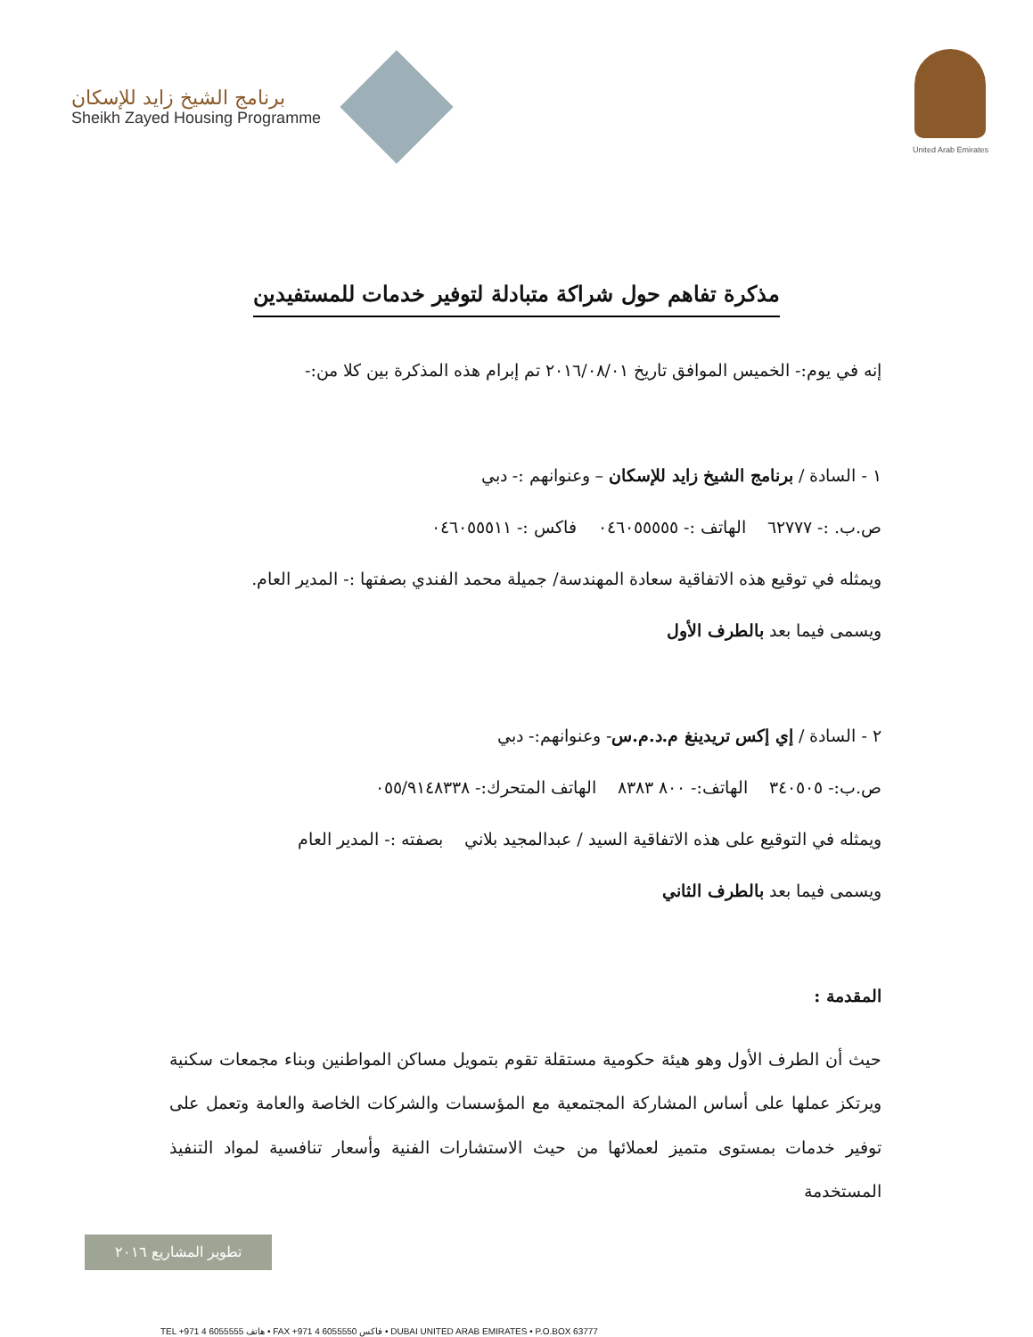برنامج الشيخ زايد للإسكان
Sheikh Zayed Housing Programme
United Arab Emirates
مذكرة تفاهم حول شراكة متبادلة لتوفير خدمات للمستفيدين
إنه في يوم:- الخميس الموافق تاريخ ٢٠١٦/٠٨/٠١ تم إبرام هذه المذكرة بين كلا من:-
١ - السادة / برنامج الشيخ زايد للإسكان – وعنوانهم :- دبي
ص.ب. :- ٦٢٧٧٧ الهاتف :- ٠٤٦٠٥٥٥٥٥ فاكس :- ٠٤٦٠٥٥٥١١
ويمثله في توقيع هذه الاتفاقية سعادة المهندسة/ جميلة محمد الفندي بصفتها :- المدير العام.
ويسمى فيما بعد بالطرف الأول
٢ - السادة / إي إكس تريدينغ م.د.م.س- وعنوانهم:- دبي
ص.ب:- ٣٤٠٥٠٥ الهاتف:- ٨٠٠ ٨٣٨٣ الهاتف المتحرك:- ٠٥٥/٩١٤٨٣٣٨
ويمثله في التوقيع على هذه الاتفاقية السيد / عبدالمجيد بلاني بصفته :- المدير العام
ويسمى فيما بعد بالطرف الثاني
المقدمة :
حيث أن الطرف الأول وهو هيئة حكومية مستقلة تقوم بتمويل مساكن المواطنين وبناء مجمعات سكنية ويرتكز عملها على أساس المشاركة المجتمعية مع المؤسسات والشركات الخاصة والعامة وتعمل على توفير خدمات بمستوى متميز لعملائها من حيث الاستشارات الفنية وأسعار تنافسية لمواد التنفيذ المستخدمة
تطوير المشاريع ٢٠١٦
TEL +971 4 6055555 هاتف • FAX +971 4 6055550 فاكس • DUBAI UNITED ARAB EMIRATES • P.O.BOX 63777